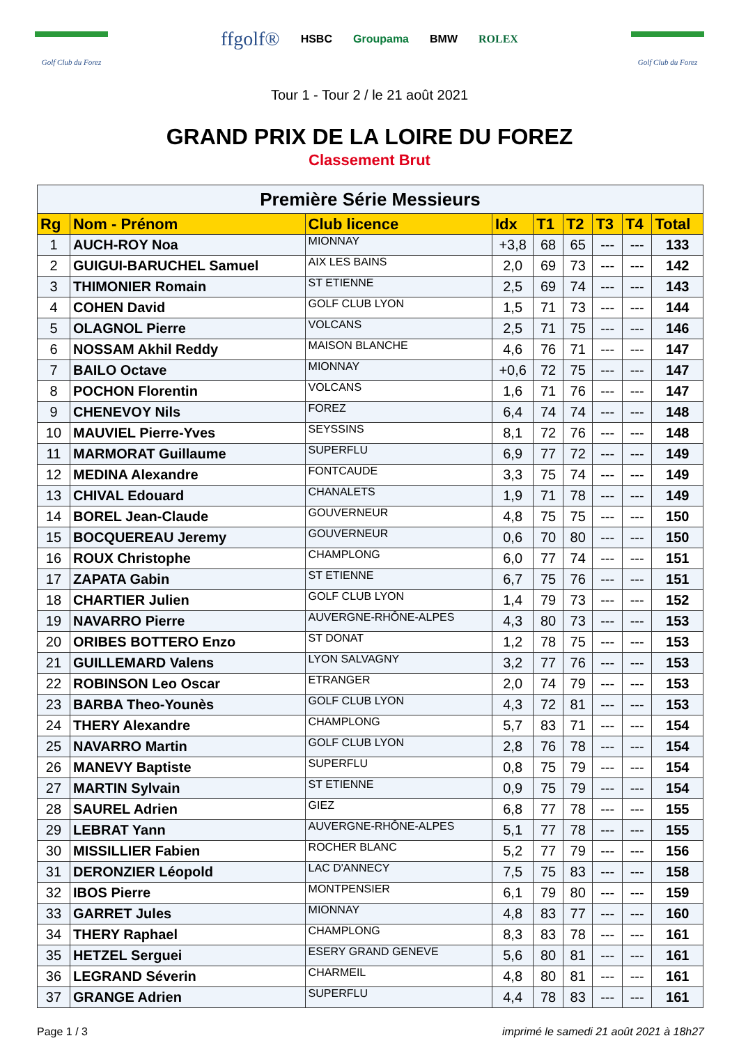Golf Club du Forez
ffgolf® HSBC Groupama BMW ROLEX
Golf Club du Forez
Tour 1 - Tour 2 / le 21 août 2021
GRAND PRIX DE LA LOIRE DU FOREZ
Classement Brut
| Première Série Messieurs | | | | | | | | |
| Rg | Nom - Prénom | Club licence | Idx | T1 | T2 | T3 | T4 | Total |
| 1 | AUCH-ROY Noa | MIONNAY | +3,8 | 68 | 65 | --- | --- | 133 |
| 2 | GUIGUI-BARUCHEL Samuel | AIX LES BAINS | 2,0 | 69 | 73 | --- | --- | 142 |
| 3 | THIMONIER Romain | ST ETIENNE | 2,5 | 69 | 74 | --- | --- | 143 |
| 4 | COHEN David | GOLF CLUB LYON | 1,5 | 71 | 73 | --- | --- | 144 |
| 5 | OLAGNOL Pierre | VOLCANS | 2,5 | 71 | 75 | --- | --- | 146 |
| 6 | NOSSAM Akhil Reddy | MAISON BLANCHE | 4,6 | 76 | 71 | --- | --- | 147 |
| 7 | BAILO Octave | MIONNAY | +0,6 | 72 | 75 | --- | --- | 147 |
| 8 | POCHON Florentin | VOLCANS | 1,6 | 71 | 76 | --- | --- | 147 |
| 9 | CHENEVOY Nils | FOREZ | 6,4 | 74 | 74 | --- | --- | 148 |
| 10 | MAUVIEL Pierre-Yves | SEYSSINS | 8,1 | 72 | 76 | --- | --- | 148 |
| 11 | MARMORAT Guillaume | SUPERFLU | 6,9 | 77 | 72 | --- | --- | 149 |
| 12 | MEDINA Alexandre | FONTCAUDE | 3,3 | 75 | 74 | --- | --- | 149 |
| 13 | CHIVAL Edouard | CHANALETS | 1,9 | 71 | 78 | --- | --- | 149 |
| 14 | BOREL Jean-Claude | GOUVERNEUR | 4,8 | 75 | 75 | --- | --- | 150 |
| 15 | BOCQUEREAU Jeremy | GOUVERNEUR | 0,6 | 70 | 80 | --- | --- | 150 |
| 16 | ROUX Christophe | CHAMPLONG | 6,0 | 77 | 74 | --- | --- | 151 |
| 17 | ZAPATA Gabin | ST ETIENNE | 6,7 | 75 | 76 | --- | --- | 151 |
| 18 | CHARTIER Julien | GOLF CLUB LYON | 1,4 | 79 | 73 | --- | --- | 152 |
| 19 | NAVARRO Pierre | AUVERGNE-RHÔNE-ALPES | 4,3 | 80 | 73 | --- | --- | 153 |
| 20 | ORIBES BOTTERO Enzo | ST DONAT | 1,2 | 78 | 75 | --- | --- | 153 |
| 21 | GUILLEMARD Valens | LYON SALVAGNY | 3,2 | 77 | 76 | --- | --- | 153 |
| 22 | ROBINSON Leo Oscar | ETRANGER | 2,0 | 74 | 79 | --- | --- | 153 |
| 23 | BARBA Theo-Younès | GOLF CLUB LYON | 4,3 | 72 | 81 | --- | --- | 153 |
| 24 | THERY Alexandre | CHAMPLONG | 5,7 | 83 | 71 | --- | --- | 154 |
| 25 | NAVARRO Martin | GOLF CLUB LYON | 2,8 | 76 | 78 | --- | --- | 154 |
| 26 | MANEVY Baptiste | SUPERFLU | 0,8 | 75 | 79 | --- | --- | 154 |
| 27 | MARTIN Sylvain | ST ETIENNE | 0,9 | 75 | 79 | --- | --- | 154 |
| 28 | SAUREL Adrien | GIEZ | 6,8 | 77 | 78 | --- | --- | 155 |
| 29 | LEBRAT Yann | AUVERGNE-RHÔNE-ALPES | 5,1 | 77 | 78 | --- | --- | 155 |
| 30 | MISSILLIER Fabien | ROCHER BLANC | 5,2 | 77 | 79 | --- | --- | 156 |
| 31 | DERONZIER Léopold | LAC D'ANNECY | 7,5 | 75 | 83 | --- | --- | 158 |
| 32 | IBOS Pierre | MONTPENSIER | 6,1 | 79 | 80 | --- | --- | 159 |
| 33 | GARRET Jules | MIONNAY | 4,8 | 83 | 77 | --- | --- | 160 |
| 34 | THERY Raphael | CHAMPLONG | 8,3 | 83 | 78 | --- | --- | 161 |
| 35 | HETZEL Serguei | ESERY GRAND GENEVE | 5,6 | 80 | 81 | --- | --- | 161 |
| 36 | LEGRAND Séverin | CHARMEIL | 4,8 | 80 | 81 | --- | --- | 161 |
| 37 | GRANGE Adrien | SUPERFLU | 4,4 | 78 | 83 | --- | --- | 161 |
Page 1 / 3 imprimé le samedi 21 août 2021 à 18h27